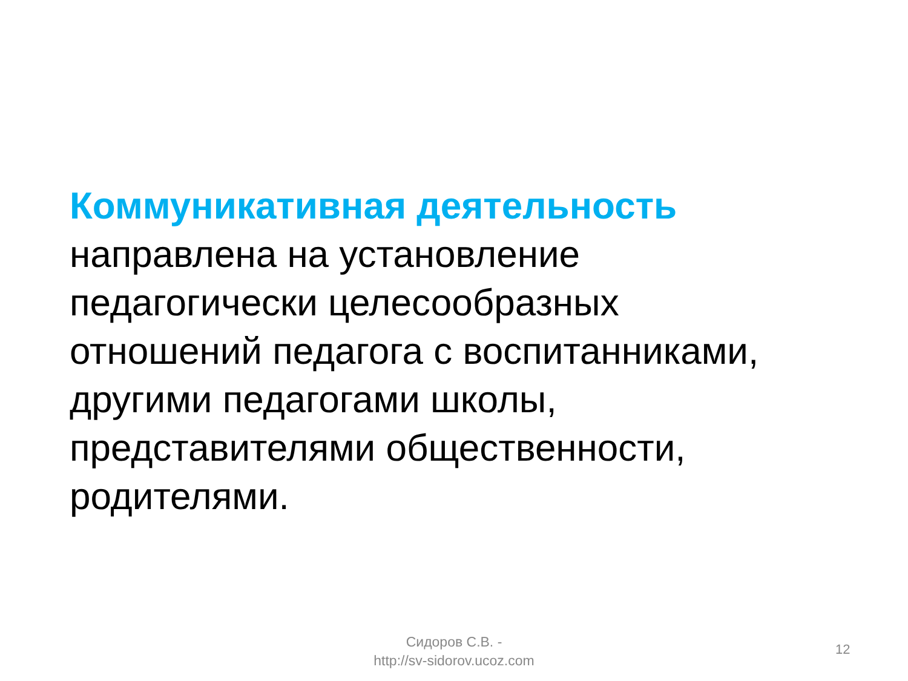Коммуникативная деятельность
направлена на установление
педагогически целесообразных
отношений педагога с воспитанниками,
другими педагогами школы,
представителями общественности,
родителями.
Сидоров С.В. -
http://sv-sidorov.ucoz.com
12